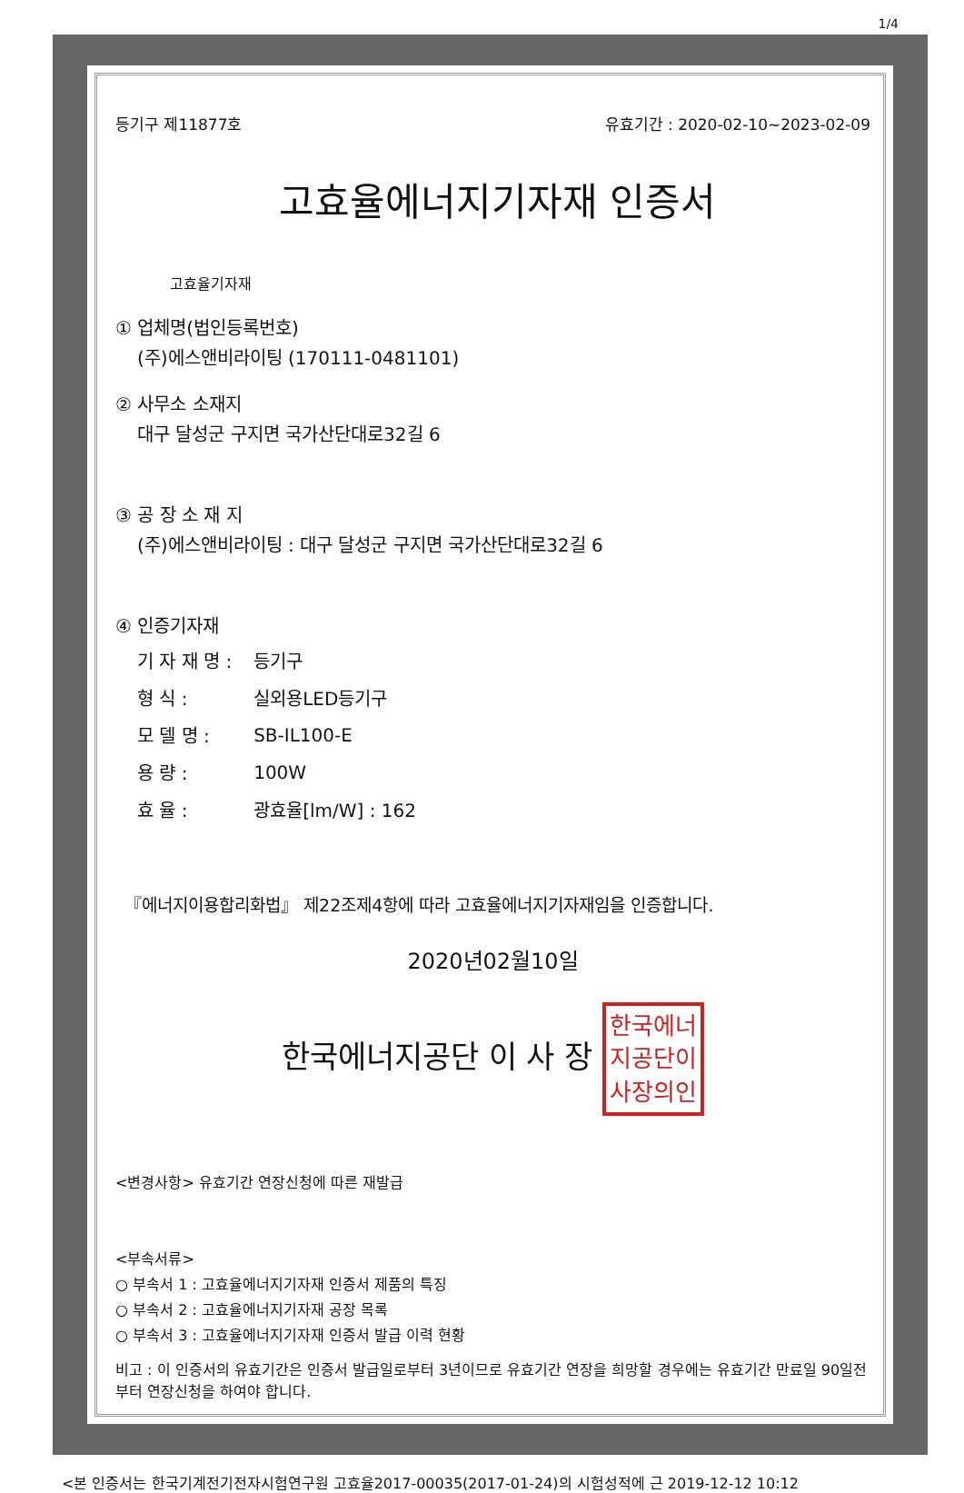1/4
등기구 제11877호 유효기간 : 2020-02-10~2023-02-09
고효율에너지기자재 인증서
고효율기자재
① 업체명(법인등록번호)
(주)에스앤비라이팅 (170111-0481101)
② 사무소 소재지
대구 달성군 구지면 국가산단대로32길 6
③ 공 장 소 재 지
(주)에스앤비라이팅 : 대구 달성군 구지면 국가산단대로32길 6
④ 인증기자재
| 기 자 재 명 : | 등기구 |
| 형 식 : | 실외용LED등기구 |
| 모 델 명 : | SB-IL100-E |
| 용 량 : | 100W |
| 효 율 : | 광효율[lm/W] : 162 |
『에너지이용합리화법』 제22조제4항에 따라 고효율에너지기자재임을 인증합니다.
2020년02월10일
한국에너지공단 이 사 장 한국에너
지공단이
사장의인
<변경사항> 유효기간 연장신청에 따른 재발급
<부속서류>
○ 부속서 1 : 고효율에너지기자재 인증서 제품의 특징
○ 부속서 2 : 고효율에너지기자재 공장 목록
○ 부속서 3 : 고효율에너지기자재 인증서 발급 이력 현황
비고 : 이 인증서의 유효기간은 인증서 발급일로부터 3년이므로 유효기간 연장을 희망할 경우에는 유효기간 만료일 90일전부터 연장신청을 하여야 합니다.
<본 인증서는 한국기계전기전자시험연구원 고효율2017-00035(2017-01-24)의 시험성적에 근 2019-12-12 10:12